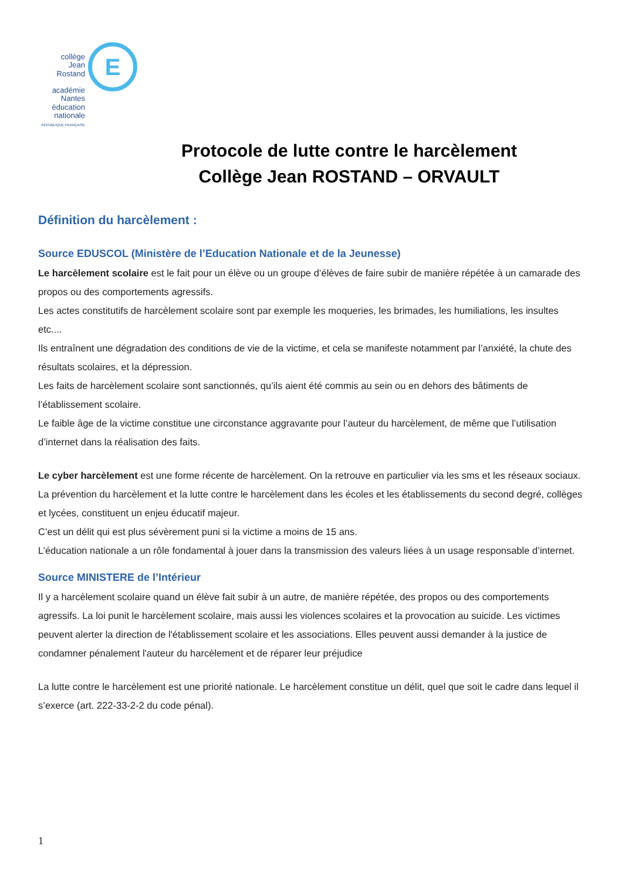E
collège
Jean Rostand
académie
Nantes
éducation
nationale
RÉPUBLIQUE FRANÇAISE
Protocole de lutte contre le harcèlement
Collège Jean ROSTAND – ORVAULT
Définition du harcèlement :
Source EDUSCOL (Ministère de l’Education Nationale et de la Jeunesse)
Le harcèlement scolaire est le fait pour un élève ou un groupe d’élèves de faire subir de manière répétée à un camarade des propos ou des comportements agressifs.
Les actes constitutifs de harcèlement scolaire sont par exemple les moqueries, les brimades, les humiliations, les insultes etc....
Ils entraînent une dégradation des conditions de vie de la victime, et cela se manifeste notamment par l’anxiété, la chute des résultats scolaires, et la dépression.
Les faits de harcèlement scolaire sont sanctionnés, qu’ils aient été commis au sein ou en dehors des bâtiments de l’établissement scolaire.
Le faible âge de la victime constitue une circonstance aggravante pour l’auteur du harcèlement, de même que l’utilisation d’internet dans la réalisation des faits.
Le cyber harcèlement est une forme récente de harcèlement. On la retrouve en particulier via les sms et les réseaux sociaux. La prévention du harcèlement et la lutte contre le harcèlement dans les écoles et les établissements du second degré, collèges et lycées, constituent un enjeu éducatif majeur.
C’est un délit qui est plus sévèrement puni si la victime a moins de 15 ans.
L’éducation nationale a un rôle fondamental à jouer dans la transmission des valeurs liées à un usage responsable d’internet.
Source MINISTERE de l’Intérieur
Il y a harcèlement scolaire quand un élève fait subir à un autre, de manière répétée, des propos ou des comportements agressifs. La loi punit le harcèlement scolaire, mais aussi les violences scolaires et la provocation au suicide. Les victimes peuvent alerter la direction de l'établissement scolaire et les associations. Elles peuvent aussi demander à la justice de condamner pénalement l'auteur du harcèlement et de réparer leur préjudice
La lutte contre le harcèlement est une priorité nationale. Le harcèlement constitue un délit, quel que soit le cadre dans lequel il s’exerce (art. 222-33-2-2 du code pénal).
1